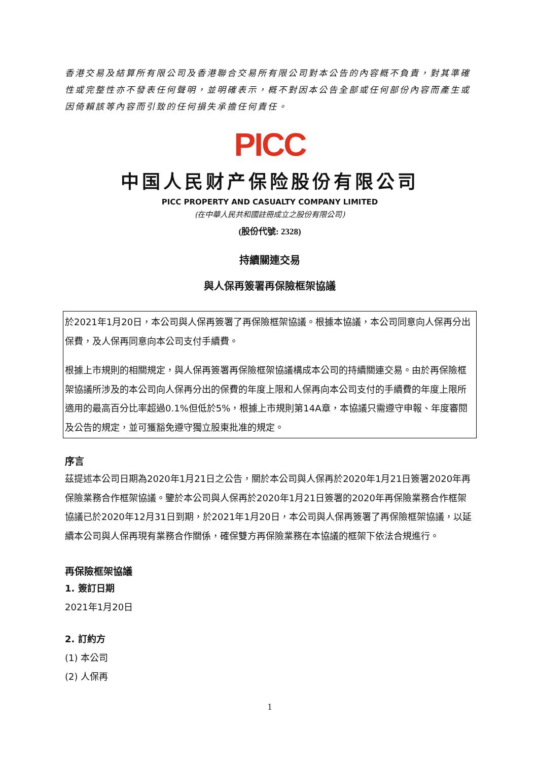香港交易及結算所有限公司及香港聯合交易所有限公司對本公告的內容概不負責，對其準確性或完整性亦不發表任何聲明，並明確表示，概不對因本公告全部或任何部份內容而產生或因倚賴該等內容而引致的任何損失承擔任何責任。
PICC
中国人民财产保险股份有限公司
PICC PROPERTY AND CASUALTY COMPANY LIMITED
(在中華人民共和國註冊成立之股份有限公司)
(股份代號: 2328)
持續關連交易
與人保再簽署再保險框架協議
於2021年1月20日，本公司與人保再簽署了再保險框架協議。根據本協議，本公司同意向人保再分出保費，及人保再同意向本公司支付手續費。
根據上市規則的相關規定，與人保再簽署再保險框架協議構成本公司的持續關連交易。由於再保險框架協議所涉及的本公司向人保再分出的保費的年度上限和人保再向本公司支付的手續費的年度上限所適用的最高百分比率超過0.1%但低於5%，根據上市規則第14A章，本協議只需遵守申報、年度審閱及公告的規定，並可獲豁免遵守獨立股東批准的規定。
序言
茲提述本公司日期為2020年1月21日之公告，關於本公司與人保再於2020年1月21日簽署2020年再保險業務合作框架協議。鑒於本公司與人保再於2020年1月21日簽署的2020年再保險業務合作框架協議已於2020年12月31日到期，於2021年1月20日，本公司與人保再簽署了再保險框架協議，以延續本公司與人保再現有業務合作關係，確保雙方再保險業務在本協議的框架下依法合規進行。
再保險框架協議
1. 簽訂日期
2021年1月20日
2. 訂約方
(1) 本公司
(2) 人保再
1